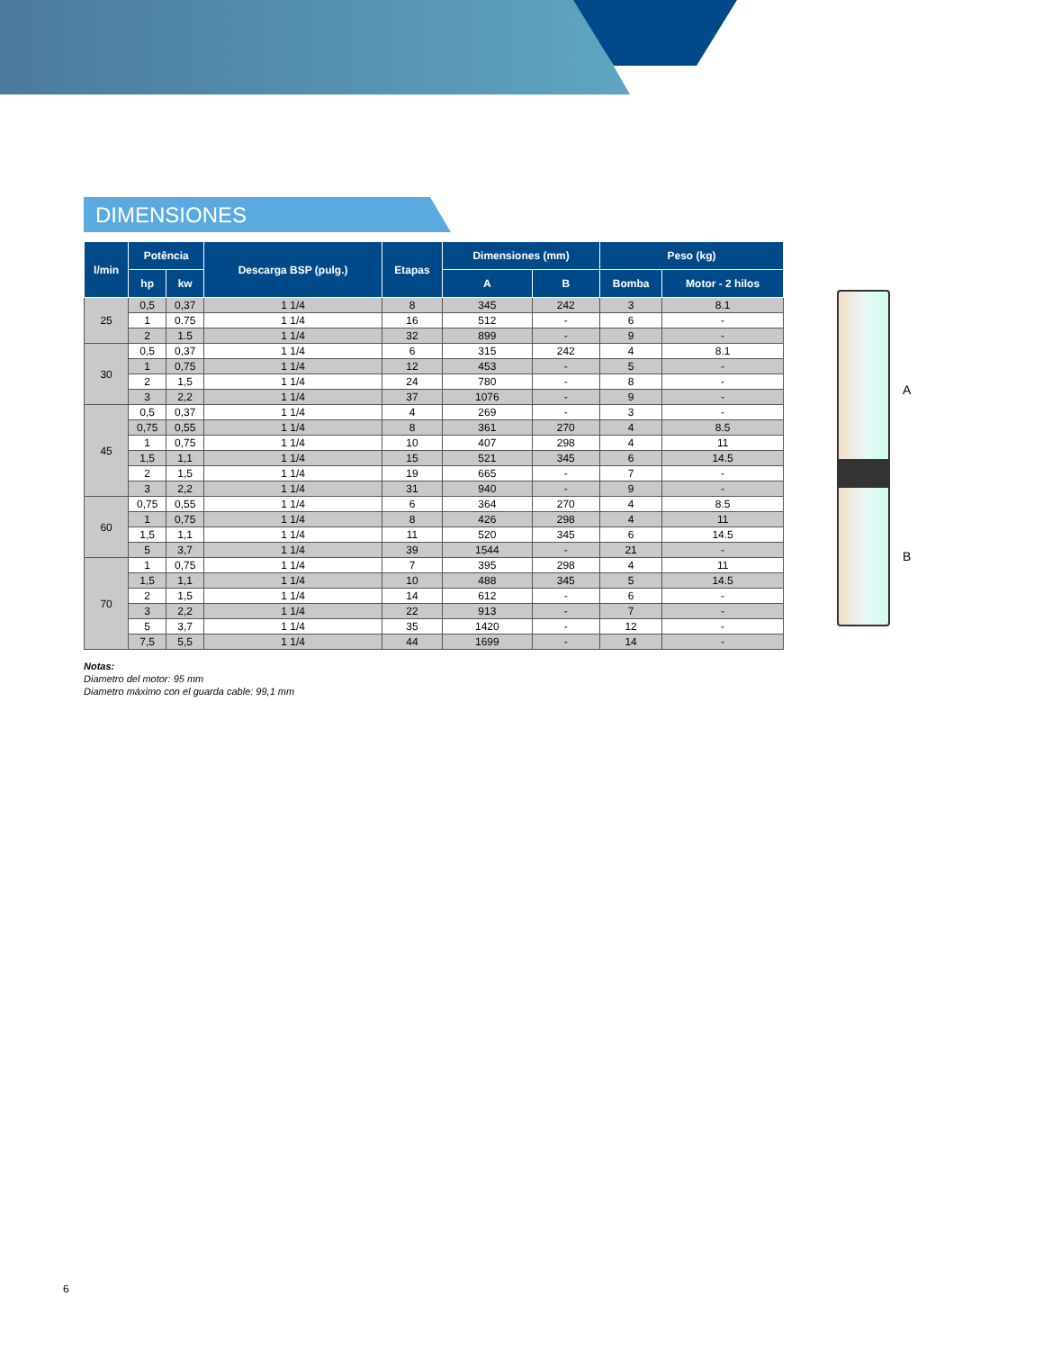DIMENSIONES
| l/min | Potência | | Descarga BSP (pulg.) | Etapas | Dimensiones (mm) | | Peso (kg) | |
| --- | --- | --- | --- | --- | --- | --- | --- | --- |
| | hp | kw | | | A | B | Bomba | Motor - 2 hilos |
| 25 | 0,5 | 0,37 | 1 1/4 | 8 | 345 | 242 | 3 | 8.1 |
| | 1 | 0.75 | 1 1/4 | 16 | 512 | - | 6 | - |
| | 2 | 1.5 | 1 1/4 | 32 | 899 | - | 9 | - |
| 30 | 0,5 | 0,37 | 1 1/4 | 6 | 315 | 242 | 4 | 8.1 |
| | 1 | 0,75 | 1 1/4 | 12 | 453 | - | 5 | - |
| | 2 | 1,5 | 1 1/4 | 24 | 780 | - | 8 | - |
| | 3 | 2,2 | 1 1/4 | 37 | 1076 | - | 9 | - |
| 45 | 0,5 | 0,37 | 1 1/4 | 4 | 269 | - | 3 | - |
| | 0,75 | 0,55 | 1 1/4 | 8 | 361 | 270 | 4 | 8.5 |
| | 1 | 0,75 | 1 1/4 | 10 | 407 | 298 | 4 | 11 |
| | 1,5 | 1,1 | 1 1/4 | 15 | 521 | 345 | 6 | 14.5 |
| | 2 | 1,5 | 1 1/4 | 19 | 665 | - | 7 | - |
| | 3 | 2,2 | 1 1/4 | 31 | 940 | - | 9 | - |
| 60 | 0,75 | 0,55 | 1 1/4 | 6 | 364 | 270 | 4 | 8.5 |
| | 1 | 0,75 | 1 1/4 | 8 | 426 | 298 | 4 | 11 |
| | 1,5 | 1,1 | 1 1/4 | 11 | 520 | 345 | 6 | 14.5 |
| | 5 | 3,7 | 1 1/4 | 39 | 1544 | - | 21 | - |
| 70 | 1 | 0,75 | 1 1/4 | 7 | 395 | 298 | 4 | 11 |
| | 1,5 | 1,1 | 1 1/4 | 10 | 488 | 345 | 5 | 14.5 |
| | 2 | 1,5 | 1 1/4 | 14 | 612 | - | 6 | - |
| | 3 | 2,2 | 1 1/4 | 22 | 913 | - | 7 | - |
| | 5 | 3,7 | 1 1/4 | 35 | 1420 | - | 12 | - |
| | 7,5 | 5,5 | 1 1/4 | 44 | 1699 | - | 14 | - |
Notas:
Diametro del motor: 95 mm
Diametro máximo con el guarda cable: 99,1 mm
A
B
6